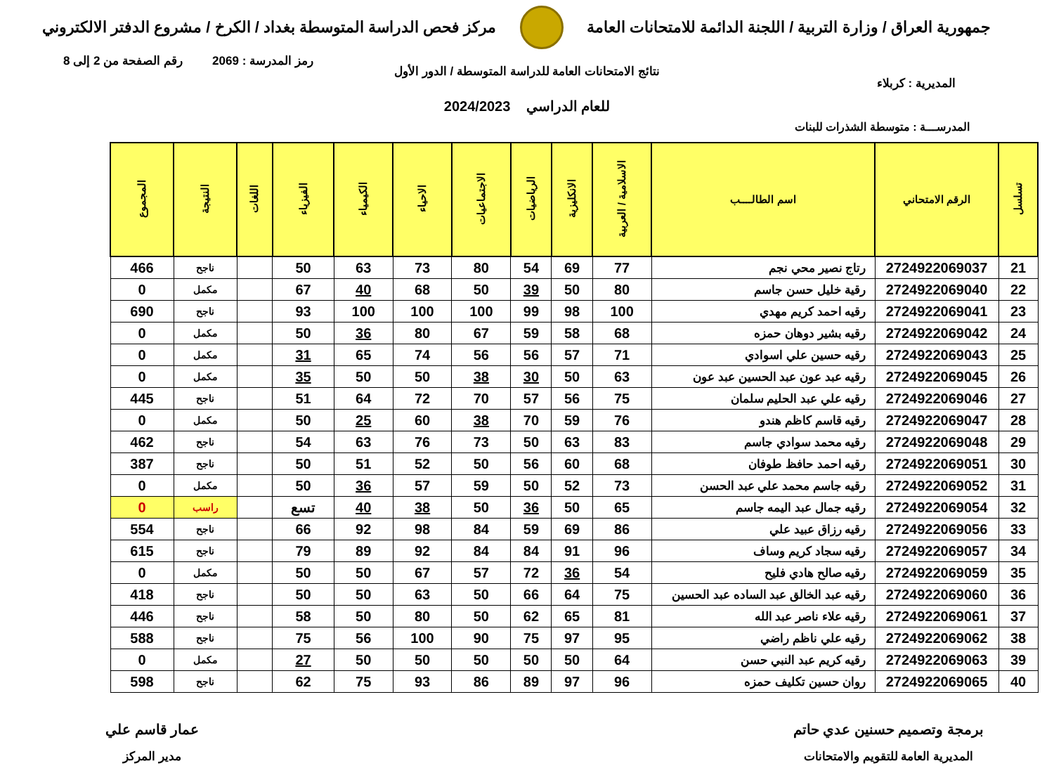جمهورية العراق / وزارة التربية / اللجنة الدائمة للامتحانات العامة
مركز فحص الدراسة المتوسطة بغداد / الكرخ / مشروع الدفتر الالكتروني
رمز المدرسة : 2069 رقم الصفحة من 2 إلى 8
نتائج الامتحانات العامة للدراسة المتوسطة / الدور الأول
المديرية : كربلاء
للعام الدراسي 2024/2023
المدرســـة : متوسطة الشذرات للبنات
| تسلسل | الرقم الامتحاني | اسم الطالــــب | الاسلامية / العربية | الانكليزية | الرياضيات | الاجتماعيات | الاحياء | الكيمياء | الفيزياء | اللغات | النتيجة | المجموع |
| --- | --- | --- | --- | --- | --- | --- | --- | --- | --- | --- | --- | --- |
| 21 | 2724922069037 | رتاج نصير محي نجم | 77 | 69 | 54 | 80 | 73 | 63 | 50 | | ناجح | 466 |
| 22 | 2724922069040 | رقية خليل حسن جاسم | 80 | 50 | 39 | 50 | 68 | 40 | 67 | | مكمل | 0 |
| 23 | 2724922069041 | رقيه احمد كريم مهدي | 100 | 98 | 99 | 100 | 100 | 100 | 93 | | ناجح | 690 |
| 24 | 2724922069042 | رقيه بشير دوهان حمزه | 68 | 58 | 59 | 67 | 80 | 36 | 50 | | مكمل | 0 |
| 25 | 2724922069043 | رقيه حسين علي اسوادي | 71 | 57 | 56 | 56 | 74 | 65 | 31 | | مكمل | 0 |
| 26 | 2724922069045 | رقيه عبد عون عبد الحسين عبد عون | 63 | 50 | 30 | 38 | 50 | 50 | 35 | | مكمل | 0 |
| 27 | 2724922069046 | رقيه علي عبد الحليم سلمان | 75 | 56 | 57 | 70 | 72 | 64 | 51 | | ناجح | 445 |
| 28 | 2724922069047 | رقيه قاسم كاظم هندو | 76 | 59 | 70 | 38 | 60 | 25 | 50 | | مكمل | 0 |
| 29 | 2724922069048 | رقيه محمد سوادي جاسم | 83 | 63 | 50 | 73 | 76 | 63 | 54 | | ناجح | 462 |
| 30 | 2724922069051 | رقيه احمد حافظ طوفان | 68 | 60 | 56 | 50 | 52 | 51 | 50 | | ناجح | 387 |
| 31 | 2724922069052 | رقيه جاسم محمد علي عبد الحسن | 73 | 52 | 50 | 59 | 57 | 36 | 50 | | مكمل | 0 |
| 32 | 2724922069054 | رقيه جمال عبد اليمه جاسم | 65 | 50 | 36 | 50 | 38 | 40 | تسع | | راسب | 0 |
| 33 | 2724922069056 | رقيه رزاق عبيد علي | 86 | 69 | 59 | 84 | 98 | 92 | 66 | | ناجح | 554 |
| 34 | 2724922069057 | رقيه سجاد كريم وساف | 96 | 91 | 84 | 84 | 92 | 89 | 79 | | ناجح | 615 |
| 35 | 2724922069059 | رقيه صالح هادي فليح | 54 | 36 | 72 | 57 | 67 | 50 | 50 | | مكمل | 0 |
| 36 | 2724922069060 | رقيه عبد الخالق عبد الساده عبد الحسين | 75 | 64 | 66 | 50 | 63 | 50 | 50 | | ناجح | 418 |
| 37 | 2724922069061 | رقيه علاء ناصر عبد الله | 81 | 65 | 62 | 50 | 80 | 50 | 58 | | ناجح | 446 |
| 38 | 2724922069062 | رقيه علي ناظم راضي | 95 | 97 | 75 | 90 | 100 | 56 | 75 | | ناجح | 588 |
| 39 | 2724922069063 | رقيه كريم عبد النبي حسن | 64 | 50 | 50 | 50 | 50 | 50 | 27 | | مكمل | 0 |
| 40 | 2724922069065 | روان حسين تكليف حمزه | 96 | 97 | 89 | 86 | 93 | 75 | 62 | | ناجح | 598 |
برمجة وتصميم حسنين عدي حاتم
المديرية العامة للتقويم والامتحانات
عمار قاسم علي
مدير المركز